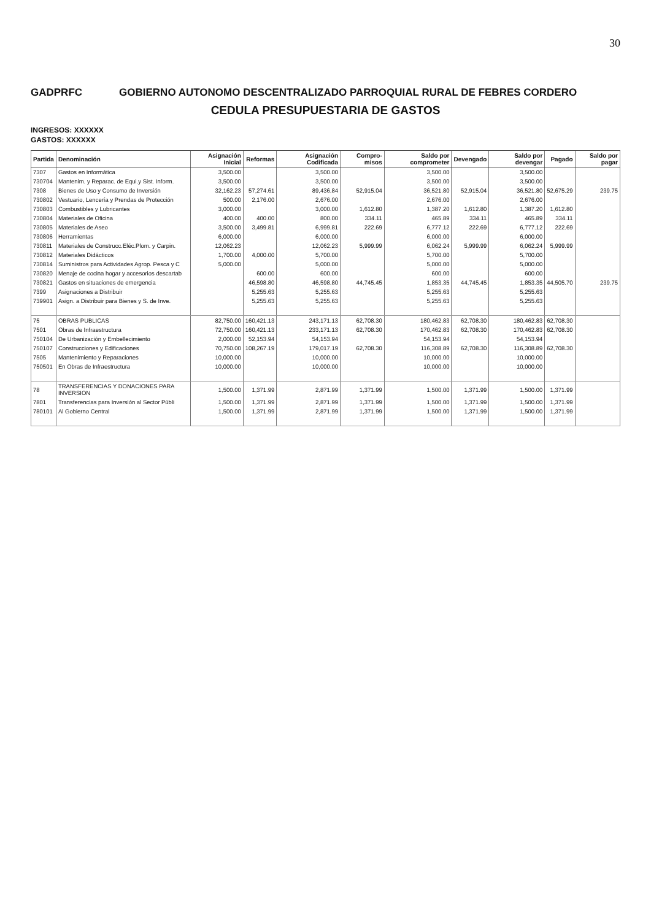30
GADPRFC GOBIERNO AUTONOMO DESCENTRALIZADO PARROQUIAL RURAL DE FEBRES CORDERO
CEDULA PRESUPUESTARIA DE GASTOS
INGRESOS: XXXXXX
GASTOS: XXXXXX
| Partida | Denominación | Asignación Inicial | Reformas | Asignación Codificada | Compro-misos | Saldo por comprometer | Devengado | Saldo por devengar | Pagado | Saldo por pagar |
| --- | --- | --- | --- | --- | --- | --- | --- | --- | --- | --- |
| 7307 | Gastos en Informática | 3,500.00 | | 3,500.00 | | 3,500.00 | | 3,500.00 | | |
| 730704 | Mantenim. y Reparac. de Equi.y Sist. Inform. | 3,500.00 | | 3,500.00 | | 3,500.00 | | 3,500.00 | | |
| 7308 | Bienes de Uso y Consumo de Inversión | 32,162.23 | 57,274.61 | 89,436.84 | 52,915.04 | 36,521.80 | 52,915.04 | 36,521.80 | 52,675.29 | 239.75 |
| 730802 | Vestuario, Lencería y Prendas de Protección | 500.00 | 2,176.00 | 2,676.00 | | 2,676.00 | | 2,676.00 | | |
| 730803 | Combustibles y Lubricantes | 3,000.00 | | 3,000.00 | 1,612.80 | 1,387.20 | 1,612.80 | 1,387.20 | 1,612.80 | |
| 730804 | Materiales de Oficina | 400.00 | 400.00 | 800.00 | 334.11 | 465.89 | 334.11 | 465.89 | 334.11 | |
| 730805 | Materiales de Aseo | 3,500.00 | 3,499.81 | 6,999.81 | 222.69 | 6,777.12 | 222.69 | 6,777.12 | 222.69 | |
| 730806 | Herramientas | 6,000.00 | | 6,000.00 | | 6,000.00 | | 6,000.00 | | |
| 730811 | Materiales de Construcc.Eléc.Plom. y Carpin. | 12,062.23 | | 12,062.23 | 5,999.99 | 6,062.24 | 5,999.99 | 6,062.24 | 5,999.99 | |
| 730812 | Materiales Didácticos | 1,700.00 | 4,000.00 | 5,700.00 | | 5,700.00 | | 5,700.00 | | |
| 730814 | Suministros para Actividades Agrop. Pesca y C | 5,000.00 | | 5,000.00 | | 5,000.00 | | 5,000.00 | | |
| 730820 | Menaje de cocina hogar y accesorios descartab | | 600.00 | 600.00 | | 600.00 | | 600.00 | | |
| 730821 | Gastos en situaciones de emergencia | | 46,598.80 | 46,598.80 | 44,745.45 | 1,853.35 | 44,745.45 | 1,853.35 | 44,505.70 | 239.75 |
| 7399 | Asignaciones a Distribuir | | 5,255.63 | 5,255.63 | | 5,255.63 | | 5,255.63 | | |
| 739901 | Asign. a Distribuir para Bienes y S. de Inve. | | 5,255.63 | 5,255.63 | | 5,255.63 | | 5,255.63 | | |
| 75 | OBRAS PUBLICAS | 82,750.00 | 160,421.13 | 243,171.13 | 62,708.30 | 180,462.83 | 62,708.30 | 180,462.83 | 62,708.30 | |
| 7501 | Obras de Infraestructura | 72,750.00 | 160,421.13 | 233,171.13 | 62,708.30 | 170,462.83 | 62,708.30 | 170,462.83 | 62,708.30 | |
| 750104 | De Urbanización y Embellecimiento | 2,000.00 | 52,153.94 | 54,153.94 | | 54,153.94 | | 54,153.94 | | |
| 750107 | Construcciones y Edificaciones | 70,750.00 | 108,267.19 | 179,017.19 | 62,708.30 | 116,308.89 | 62,708.30 | 116,308.89 | 62,708.30 | |
| 7505 | Mantenimiento y Reparaciones | 10,000.00 | | 10,000.00 | | 10,000.00 | | 10,000.00 | | |
| 750501 | En Obras de Infraestructura | 10,000.00 | | 10,000.00 | | 10,000.00 | | 10,000.00 | | |
| 78 | TRANSFERENCIAS Y DONACIONES PARA INVERSION | 1,500.00 | 1,371.99 | 2,871.99 | 1,371.99 | 1,500.00 | 1,371.99 | 1,500.00 | 1,371.99 | |
| 7801 | Transferencias para Inversión al Sector Públi | 1,500.00 | 1,371.99 | 2,871.99 | 1,371.99 | 1,500.00 | 1,371.99 | 1,500.00 | 1,371.99 | |
| 780101 | Al Gobierno Central | 1,500.00 | 1,371.99 | 2,871.99 | 1,371.99 | 1,500.00 | 1,371.99 | 1,500.00 | 1,371.99 | |